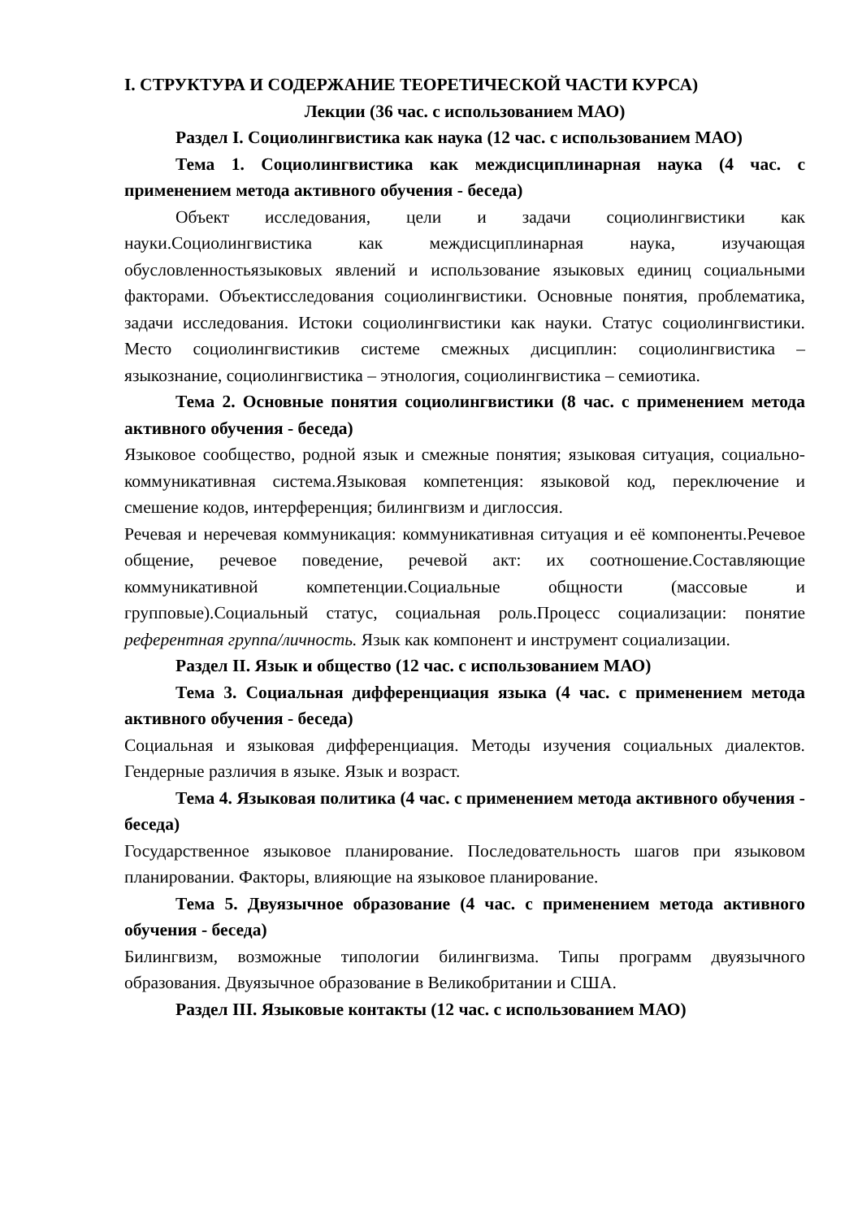I. СТРУКТУРА И СОДЕРЖАНИЕ ТЕОРЕТИЧЕСКОЙ ЧАСТИ КУРСА)
Лекции (36 час. с использованием МАО)
Раздел I. Социолингвистика как наука (12 час. с использованием МАО)
Тема 1. Социолингвистика как междисциплинарная наука (4 час. с применением метода активного обучения - беседа)
Объект исследования, цели и задачи социолингвистики как науки.Социолингвистика как междисциплинарная наука, изучающая обусловленностьязыковых явлений и использование языковых единиц социальными факторами. Объектисследования социолингвистики. Основные понятия, проблематика, задачи исследования. Истоки социолингвистики как науки. Статус социолингвистики. Место социолингвистикив системе смежных дисциплин: социолингвистика – языкознание, социолингвистика – этнология, социолингвистика – семиотика.
Тема 2. Основные понятия социолингвистики (8 час. с применением метода активного обучения - беседа)
Языковое сообщество, родной язык и смежные понятия; языковая ситуация, социально-коммуникативная система.Языковая компетенция: языковой код, переключение и смешение кодов, интерференция; билингвизм и диглоссия.
Речевая и неречевая коммуникация: коммуникативная ситуация и её компоненты.Речевое общение, речевое поведение, речевой акт: их соотношение.Составляющие коммуникативной компетенции.Социальные общности (массовые и групповые).Социальный статус, социальная роль.Процесс социализации: понятие референтная группа/личность. Язык как компонент и инструмент социализации.
Раздел II. Язык и общество (12 час. с использованием МАО)
Тема 3. Социальная дифференциация языка (4 час. с применением метода активного обучения - беседа)
Социальная и языковая дифференциация. Методы изучения социальных диалектов. Гендерные различия в языке. Язык и возраст.
Тема 4. Языковая политика (4 час. с применением метода активного обучения - беседа)
Государственное языковое планирование. Последовательность шагов при языковом планировании. Факторы, влияющие на языковое планирование.
Тема 5. Двуязычное образование (4 час. с применением метода активного обучения - беседа)
Билингвизм, возможные типологии билингвизма. Типы программ двуязычного образования. Двуязычное образование в Великобритании и США.
Раздел III. Языковые контакты (12 час. с использованием МАО)